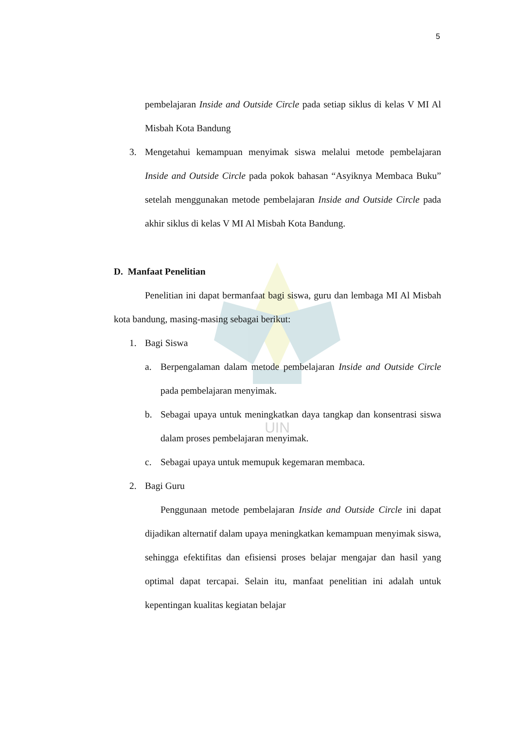5
UIN
pembelajaran Inside and Outside Circle pada setiap siklus di kelas V MI Al Misbah Kota Bandung
3. Mengetahui kemampuan menyimak siswa melalui metode pembelajaran Inside and Outside Circle pada pokok bahasan “Asyiknya Membaca Buku” setelah menggunakan metode pembelajaran Inside and Outside Circle pada akhir siklus di kelas V MI Al Misbah Kota Bandung.
D. Manfaat Penelitian
Penelitian ini dapat bermanfaat bagi siswa, guru dan lembaga MI Al Misbah kota bandung, masing-masing sebagai berikut:
1. Bagi Siswa
a. Berpengalaman dalam metode pembelajaran Inside and Outside Circle pada pembelajaran menyimak.
b. Sebagai upaya untuk meningkatkan daya tangkap dan konsentrasi siswa dalam proses pembelajaran menyimak.
c. Sebagai upaya untuk memupuk kegemaran membaca.
2. Bagi Guru
Penggunaan metode pembelajaran Inside and Outside Circle ini dapat dijadikan alternatif dalam upaya meningkatkan kemampuan menyimak siswa, sehingga efektifitas dan efisiensi proses belajar mengajar dan hasil yang optimal dapat tercapai. Selain itu, manfaat penelitian ini adalah untuk kepentingan kualitas kegiatan belajar